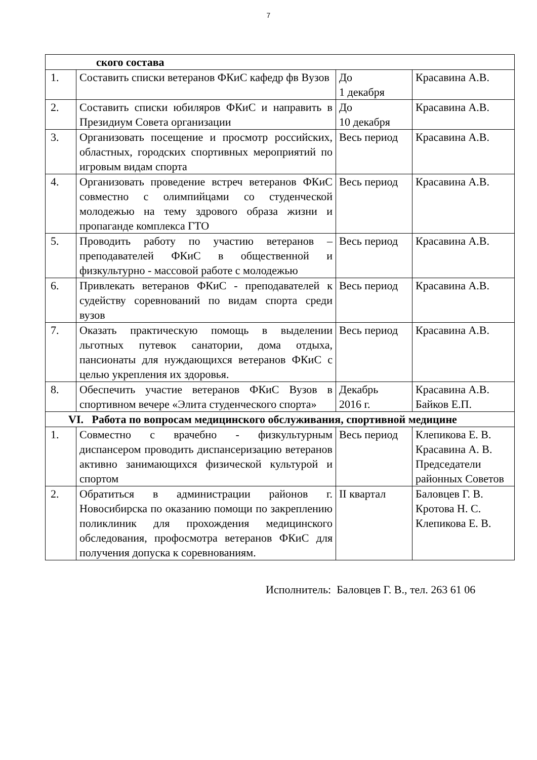7
| ского состава | | | |
| 1. | Составить списки ветеранов ФКиС кафедр фв Вузов | До 1 декабря | Красавина А.В. |
| 2. | Составить списки юбиляров ФКиС и направить в Президиум Совета организации | До 10 декабря | Красавина А.В. |
| 3. | Организовать посещение и просмотр российских, областных, городских спортивных мероприятий по игровым видам спорта | Весь период | Красавина А.В. |
| 4. | Организовать проведение встреч ветеранов ФКиС совместно с олимпийцами со студенческой молодежью на тему здрового образа жизни и пропаганде комплекса ГТО | Весь период | Красавина А.В. |
| 5. | Проводить работу по участию ветеранов – преподавателей ФКиС в общественной и физкультурно - массовой работе с молодежью | Весь период | Красавина А.В. |
| 6. | Привлекать ветеранов ФКиС - преподавателей к судейству соревнований по видам спорта среди вузов | Весь период | Красавина А.В. |
| 7. | Оказать практическую помощь в выделении льготных путевок санатории, дома отдыха, пансионаты для нуждающихся ветеранов ФКиС с целью укрепления их здоровья. | Весь период | Красавина А.В. |
| 8. | Обеспечить участие ветеранов ФКиС Вузов в спортивном вечере «Элита студенческого спорта» | Декабрь 2016 г. | Красавина А.В. Байков Е.П. |
| VI. Работа по вопросам медицинского обслуживания, спортивной медицине | | | |
| 1. | Совместно с врачебно - физкультурным диспансером проводить диспансеризацию ветеранов активно занимающихся физической культурой и спортом | Весь период | Клепикова Е. В. Красавина А. В. Председатели районных Советов |
| 2. | Обратиться в администрации районов г. Новосибирска по оказанию помощи по закреплению поликлиник для прохождения медицинского обследования, профосмотра ветеранов ФКиС для получения допуска к соревнованиям. | II квартал | Баловцев Г. В. Кротова Н. С. Клепикова Е. В. |
Исполнитель: Баловцев Г. В., тел. 263 61 06